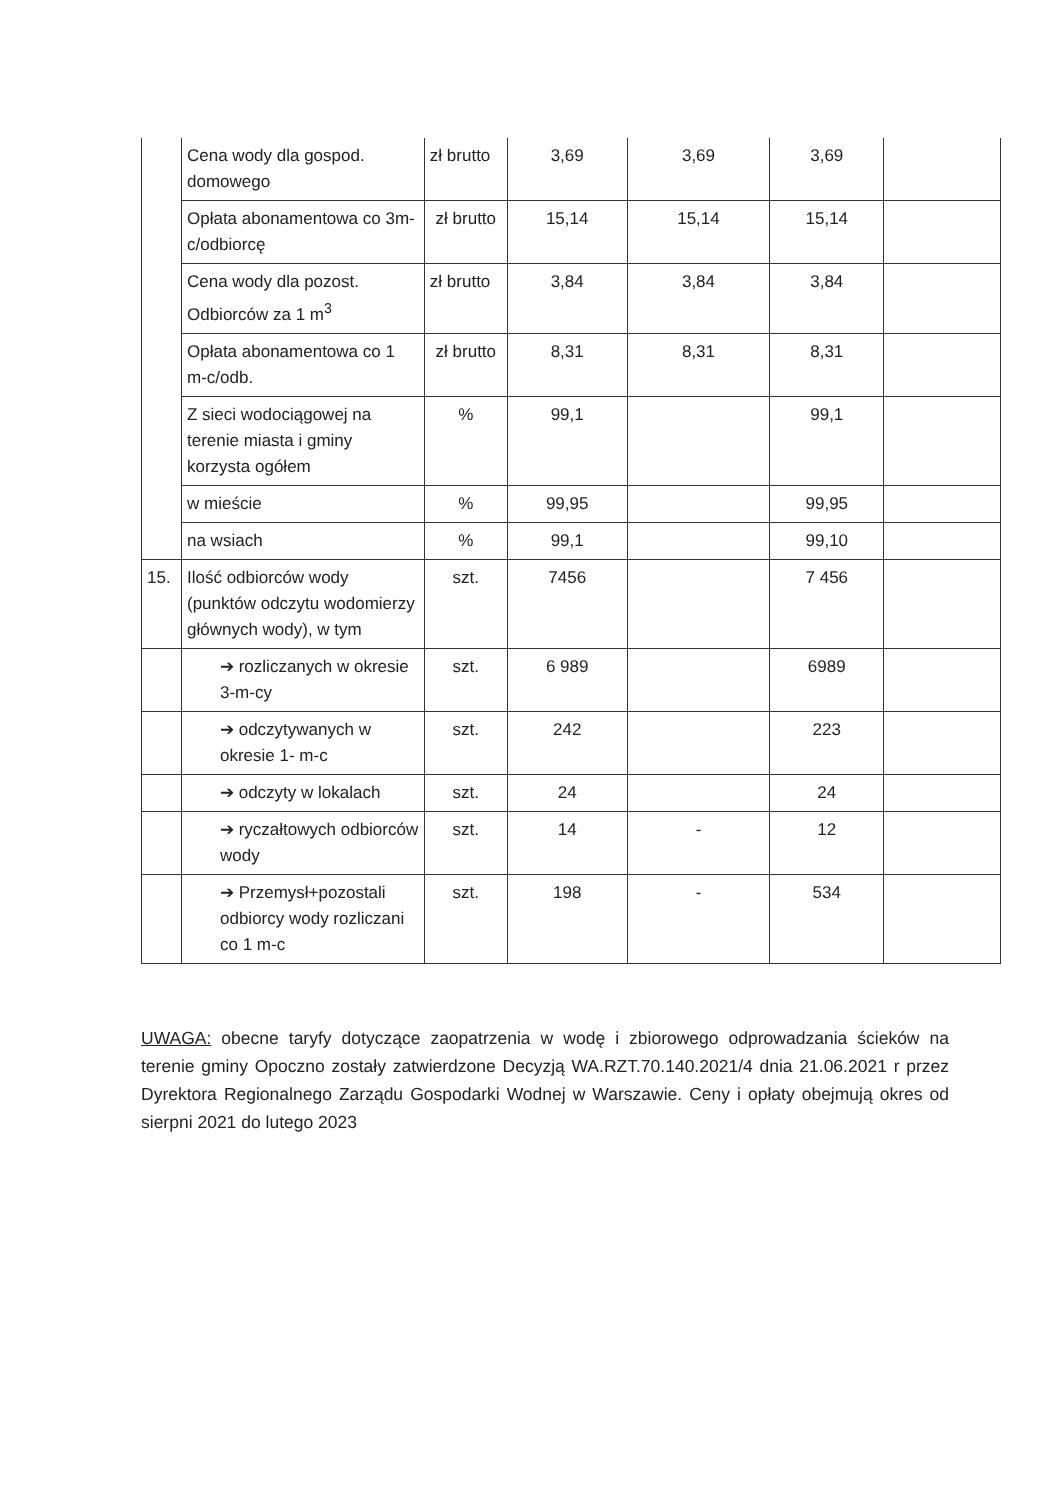| | Cena wody dla gospod. domowego | zł brutto | 3,69 | 3,69 | 3,69 | |
| | Opłata abonamentowa co 3m-c/odbiorcę | zł brutto | 15,14 | 15,14 | 15,14 | |
| | Cena wody dla pozost. Odbiorców za 1 m<sup>3</sup> | zł brutto | 3,84 | 3,84 | 3,84 | |
| | Opłata abonamentowa co 1 m-c/odb. | zł brutto | 8,31 | 8,31 | 8,31 | |
| | Z sieci wodociągowej na terenie miasta i gminy korzysta ogółem | % | 99,1 | | 99,1 | |
| | w mieście | % | 99,95 | | 99,95 | |
| | na wsiach | % | 99,1 | | 99,10 | |
| 15. | Ilość odbiorców wody (punktów odczytu wodomierzy głównych wody), w tym | szt. | 7456 | | 7 456 | |
| | ➔ rozliczanych w okresie 3-m-cy | szt. | 6 989 | | 6989 | |
| | ➔ odczytywanych w okresie 1- m-c | szt. | 242 | | 223 | |
| | ➔ odczyty w lokalach | szt. | 24 | | 24 | |
| | ➔ ryczałtowych odbiorców wody | szt. | 14 | - | 12 | |
| | ➔ Przemysł+pozostali odbiorcy wody rozliczani co 1 m-c | szt. | 198 | - | 534 | |
UWAGA: obecne taryfy dotyczące zaopatrzenia w wodę i zbiorowego odprowadzania ścieków na terenie gminy Opoczno zostały zatwierdzone Decyzją WA.RZT.70.140.2021/4 dnia 21.06.2021 r przez Dyrektora Regionalnego Zarządu Gospodarki Wodnej w Warszawie. Ceny i opłaty obejmują okres od sierpni 2021 do lutego 2023